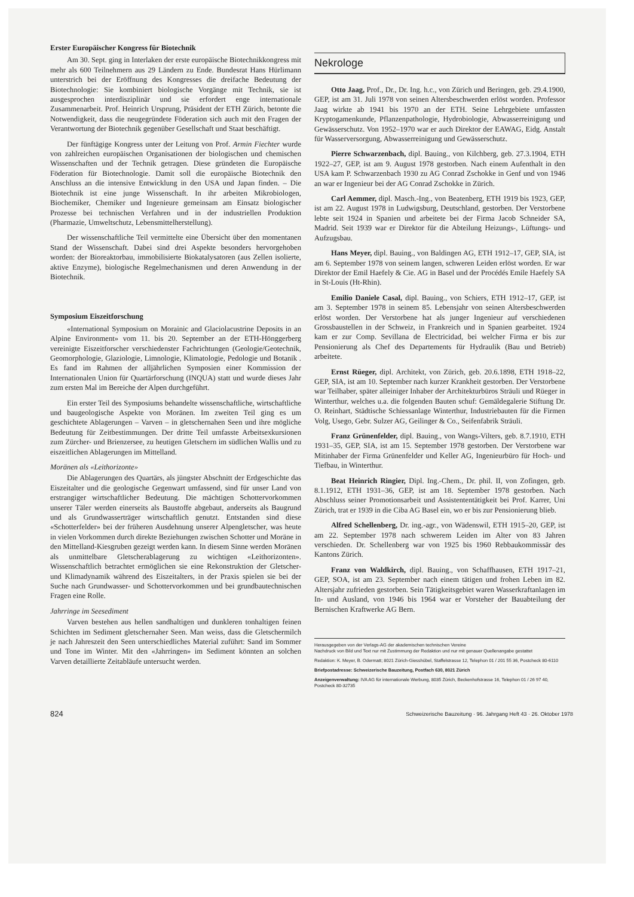Erster Europäischer Kongress für Biotechnik
Am 30. Sept. ging in Interlaken der erste europäische Biotechnikkongress mit mehr als 600 Teilnehmern aus 29 Ländern zu Ende. Bundesrat Hans Hürlimann unterstrich bei der Eröffnung des Kongresses die dreifache Bedeutung der Biotechnologie: Sie kombiniert biologische Vorgänge mit Technik, sie ist ausgesprochen interdisziplinär und sie erfordert enge internationale Zusammenarbeit. Prof. Heinrich Ursprung, Präsident der ETH Zürich, betonte die Notwendigkeit, dass die neugegründete Föderation sich auch mit den Fragen der Verantwortung der Biotechnik gegenüber Gesellschaft und Staat beschäftigt.
Der fünftägige Kongress unter der Leitung von Prof. Armin Fiechter wurde von zahlreichen europäischen Organisationen der biologischen und chemischen Wissenschaften und der Technik getragen. Diese gründeten die Europäische Föderation für Biotechnologie. Damit soll die europäische Biotechnik den Anschluss an die intensive Entwicklung in den USA und Japan finden. – Die Biotechnik ist eine junge Wissenschaft. In ihr arbeiten Mikrobiologen, Biochemiker, Chemiker und Ingenieure gemeinsam am Einsatz biologischer Prozesse bei technischen Verfahren und in der industriellen Produktion (Pharmazie, Umweltschutz, Lebensmittelherstellung).
Der wissenschaftliche Teil vermittelte eine Übersicht über den momentanen Stand der Wissenschaft. Dabei sind drei Aspekte besonders hervorgehoben worden: der Bioreaktorbau, immobilisierte Biokatalysatoren (aus Zellen isolierte, aktive Enzyme), biologische Regelmechanismen und deren Anwendung in der Biotechnik.
Symposium Eiszeitforschung
«International Symposium on Morainic and Glaciolacustrine Deposits in an Alpine Environment» vom 11. bis 20. September an der ETH-Hönggerberg vereinigte Eiszeitforscher verschiedenster Fachrichtungen (Geologie/Geotechnik, Geomorphologie, Glaziologie, Limnologie, Klimatologie, Pedologie und Botanik . Es fand im Rahmen der alljährlichen Symposien einer Kommission der Internationalen Union für Quartärforschung (INQUA) statt und wurde dieses Jahr zum ersten Mal im Bereiche der Alpen durchgeführt.
Ein erster Teil des Symposiums behandelte wissenschaftliche, wirtschaftliche und baugeologische Aspekte von Moränen. Im zweiten Teil ging es um geschichtete Ablagerungen – Varven – in gletschernahen Seen und ihre mögliche Bedeutung für Zeitbestimmungen. Der dritte Teil umfasste Arbeitsexkursionen zum Zürcher- und Brienzersee, zu heutigen Gletschern im südlichen Wallis und zu eiszeitlichen Ablagerungen im Mittelland.
Moränen als «Leithorizonte»
Die Ablagerungen des Quartärs, als jüngster Abschnitt der Erdgeschichte das Eiszeitalter und die geologische Gegenwart umfassend, sind für unser Land von erstrangiger wirtschaftlicher Bedeutung. Die mächtigen Schottervorkommen unserer Täler werden einerseits als Baustoffe abgebaut, anderseits als Baugrund und als Grundwasserträger wirtschaftlich genutzt. Entstanden sind diese «Schotterfelder» bei der früheren Ausdehnung unserer Alpengletscher, was heute in vielen Vorkommen durch direkte Beziehungen zwischen Schotter und Moräne in den Mittelland-Kiesgruben gezeigt werden kann. In diesem Sinne werden Moränen als unmittelbare Gletscherablagerung zu wichtigen «Leithorizonten». Wissenschaftlich betrachtet ermöglichen sie eine Rekonstruktion der Gletscher- und Klimadynamik während des Eiszeitalters, in der Praxis spielen sie bei der Suche nach Grundwasser- und Schottervorkommen und bei grundbautechnischen Fragen eine Rolle.
Jahrringe im Seesediment
Varven bestehen aus hellen sandhaltigen und dunkleren tonhaltigen feinen Schichten im Sediment gletschernaher Seen. Man weiss, dass die Gletschermilch je nach Jahreszeit den Seen unterschiedliches Material zuführt: Sand im Sommer und Tone im Winter. Mit den «Jahrringen» im Sediment könnten an solchen Varven detaillierte Zeitabläufe untersucht werden.
Nekrologe
Otto Jaag, Prof., Dr., Dr. Ing. h.c., von Zürich und Beringen, geb. 29.4.1900, GEP, ist am 31. Juli 1978 von seinen Altersbeschwerden erlöst worden. Professor Jaag wirkte ab 1941 bis 1970 an der ETH. Seine Lehrgebiete umfassten Kryptogamenkunde, Pflanzenpathologie, Hydrobiologie, Abwasserreinigung und Gewässerschutz. Von 1952–1970 war er auch Direktor der EAWAG, Eidg. Anstalt für Wasserversorgung, Abwasserreinigung und Gewässerschutz.
Pierre Schwarzenbach, dipl. Bauing., von Kilchberg, geb. 27.3.1904, ETH 1922–27, GEP, ist am 9. August 1978 gestorben. Nach einem Aufenthalt in den USA kam P. Schwarzenbach 1930 zu AG Conrad Zschokke in Genf und von 1946 an war er Ingenieur bei der AG Conrad Zschokke in Zürich.
Carl Aemmer, dipl. Masch.-Ing., von Beatenberg, ETH 1919 bis 1923, GEP, ist am 22. August 1978 in Ludwigsburg, Deutschland, gestorben. Der Verstorbene lebte seit 1924 in Spanien und arbeitete bei der Firma Jacob Schneider SA, Madrid. Seit 1939 war er Direktor für die Abteilung Heizungs-, Lüftungs- und Aufzugsbau.
Hans Meyer, dipl. Bauing., von Baldingen AG, ETH 1912–17, GEP, SIA, ist am 6. September 1978 von seinem langen, schweren Leiden erlöst worden. Er war Direktor der Emil Haefely & Cie. AG in Basel und der Procédés Emile Haefely SA in St-Louis (Ht-Rhin).
Emilio Daniele Casal, dipl. Bauing., von Schiers, ETH 1912–17, GEP, ist am 3. September 1978 in seinem 85. Lebensjahr von seinen Altersbeschwerden erlöst worden. Der Verstorbene hat als junger Ingenieur auf verschiedenen Grossbaustellen in der Schweiz, in Frankreich und in Spanien gearbeitet. 1924 kam er zur Comp. Sevillana de Electricidad, bei welcher Firma er bis zur Pensionierung als Chef des Departements für Hydraulik (Bau und Betrieb) arbeitete.
Ernst Rüeger, dipl. Architekt, von Zürich, geb. 20.6.1898, ETH 1918–22, GEP, SIA, ist am 10. September nach kurzer Krankheit gestorben. Der Verstorbene war Teilhaber, später alleiniger Inhaber der Architekturbüros Sträuli und Rüeger in Winterthur, welches u.a. die folgenden Bauten schuf: Gemäldegalerie Stiftung Dr. O. Reinhart, Städtische Schiessanlage Winterthur, Industriebauten für die Firmen Volg, Usego, Gebr. Sulzer AG, Geilinger & Co., Seifenfabrik Sträuli.
Franz Grünenfelder, dipl. Bauing., von Wangs-Vilters, geb. 8.7.1910, ETH 1931–35, GEP, SIA, ist am 15. September 1978 gestorben. Der Verstorbene war Mitinhaber der Firma Grünenfelder und Keller AG, Ingenieurbüro für Hoch- und Tiefbau, in Winterthur.
Beat Heinrich Ringier, Dipl. Ing.-Chem., Dr. phil. II, von Zofingen, geb. 8.1.1912, ETH 1931–36, GEP, ist am 18. September 1978 gestorben. Nach Abschluss seiner Promotionsarbeit und Assistententätigkeit bei Prof. Karrer, Uni Zürich, trat er 1939 in die Ciba AG Basel ein, wo er bis zur Pensionierung blieb.
Alfred Schellenberg, Dr. ing.-agr., von Wädenswil, ETH 1915–20, GEP, ist am 22. September 1978 nach schwerem Leiden im Alter von 83 Jahren verschieden. Dr. Schellenberg war von 1925 bis 1960 Rebbaukommissär des Kantons Zürich.
Franz von Waldkirch, dipl. Bauing., von Schaffhausen, ETH 1917–21, GEP, SOA, ist am 23. September nach einem tätigen und frohen Leben im 82. Altersjahr zufrieden gestorben. Sein Tätigkeitsgebiet waren Wasserkraftanlagen im In- und Ausland, von 1946 bis 1964 war er Vorsteher der Bauabteilung der Bernischen Kraftwerke AG Bern.
Herausgegeben von der Verlags-AG der akademischen technischen Vereine
Nachdruck von Bild und Text nur mit Zustimmung der Redaktion und nur mit genauer Quellenangabe gestattet
Redaktion: K. Meyer, B. Odermatt; 8021 Zürich-Giesshübel, Staffelstrasse 12, Telephon 01 / 201 55 36, Postcheck 80-6110
Briefpostadresse: Schweizerische Bauzeitung, Postfach 630, 8021 Zürich
Anzeigenverwaltung: IVA AG für internationale Werbung, 8035 Zürich, Beckenhofstrasse 16, Telephon 01 / 26 97 40, Postcheck 80-32735
824 Schweizerische Bauzeitung · 96. Jahrgang Heft 43 · 26. Oktober 1978